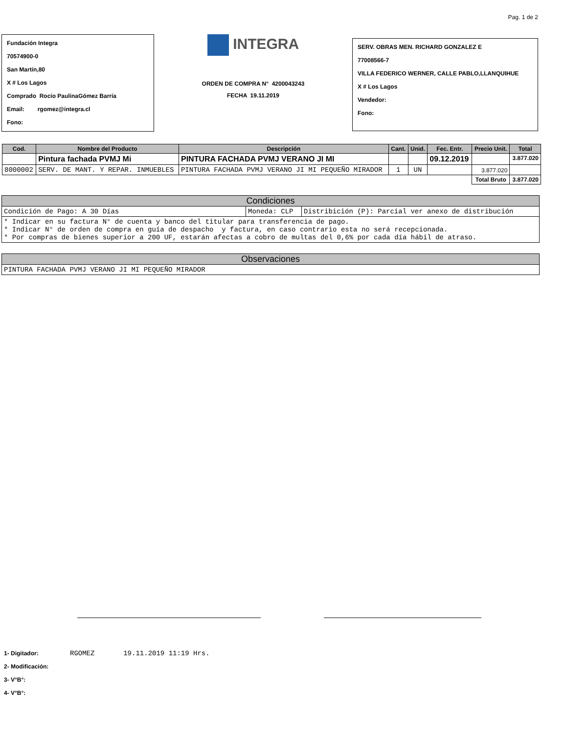Pag. 1 de 2
Fundación Integra
70574900-0
San Martín,80
X # Los Lagos
Comprado Rocío PaulinaGómez Barría
Email: rgomez@integra.cl
Fono:
INTEGRA
ORDEN DE COMPRA N° 4200043243
FECHA 19.11.2019
SERV. OBRAS MEN. RICHARD GONZALEZ E
77008566-7
VILLA FEDERICO WERNER, CALLE PABLO,LLANQUIHUE
X # Los Lagos
Vendedor:
Fono:
| Cod. | Nombre del Producto | Descripción | Cant. | Unid. | Fec. Entr. | Precio Unit. | Total |
| --- | --- | --- | --- | --- | --- | --- | --- |
| | Pintura fachada PVMJ Mi | PINTURA FACHADA PVMJ VERANO JI MI | | | 09.12.2019 | | 3.877.020 |
| 8000002 | SERV. DE MANT. Y REPAR. INMUEBLES | PINTURA FACHADA PVMJ VERANO JI MI PEQUEÑO MIRADOR | 1 | UN | | 3.877.020 | |
| | | | | | | Total Bruto | 3.877.020 |
Condiciones
| Condición de Pago: A 30 Días | Moneda: CLP | Distribición (P): Parcial ver anexo de distribución |
| * Indicar en su factura N° de cuenta y banco del titular para transferencia de pago. * Indicar N° de orden de compra en guía de despacho y factura, en caso contrario esta no será recepcionada. * Por compras de bienes superior a 200 UF, estarán afectas a cobro de multas del 0,6% por cada día hábil de atraso. | | |
Observaciones
| PINTURA FACHADA PVMJ VERANO JI MI PEQUEÑO MIRADOR |
1- Digitador: RGOMEZ 19.11.2019 11:19 Hrs.
2- Modificación:
3- V°B°:
4- V°B°: